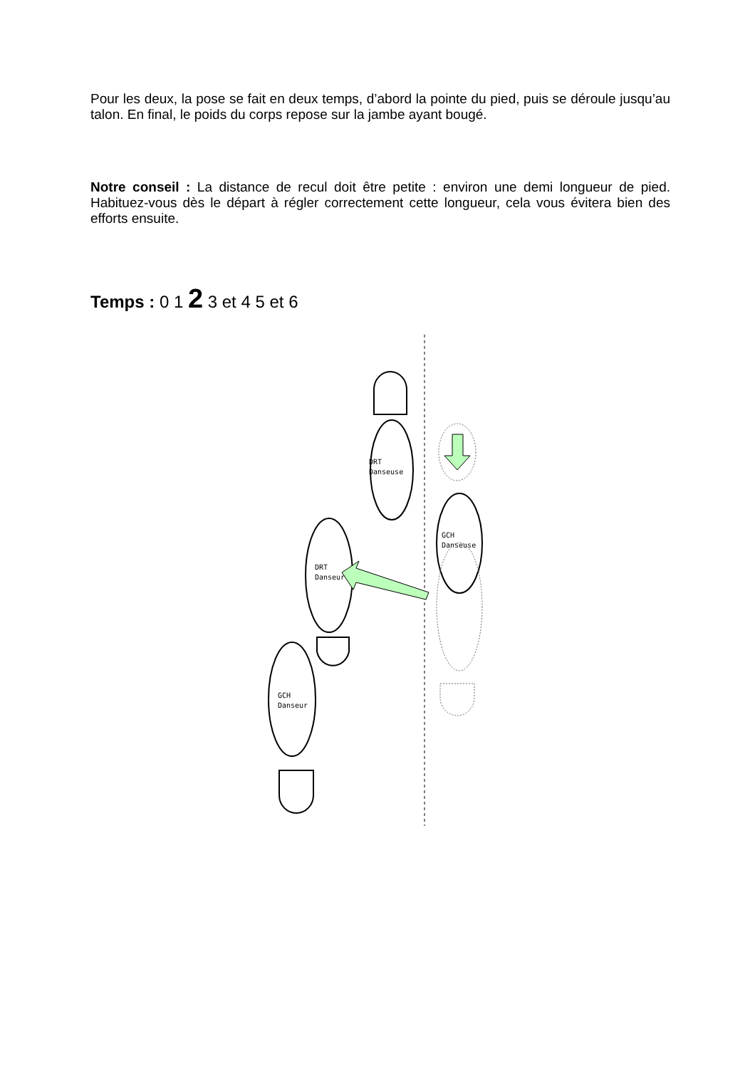Pour les deux, la pose se fait en deux temps, d’abord la pointe du pied, puis se déroule jusqu’au talon. En final, le poids du corps repose sur la jambe ayant bougé.
Notre conseil : La distance de recul doit être petite : environ une demi longueur de pied. Habituez-vous dès le départ à régler correctement cette longueur, cela vous évitera bien des efforts ensuite.
Temps : 0 1 2 3 et 4 5 et 6
DRT
Danseuse
GCH
Danseuse
DRT
Danseur
GCH
Danseur